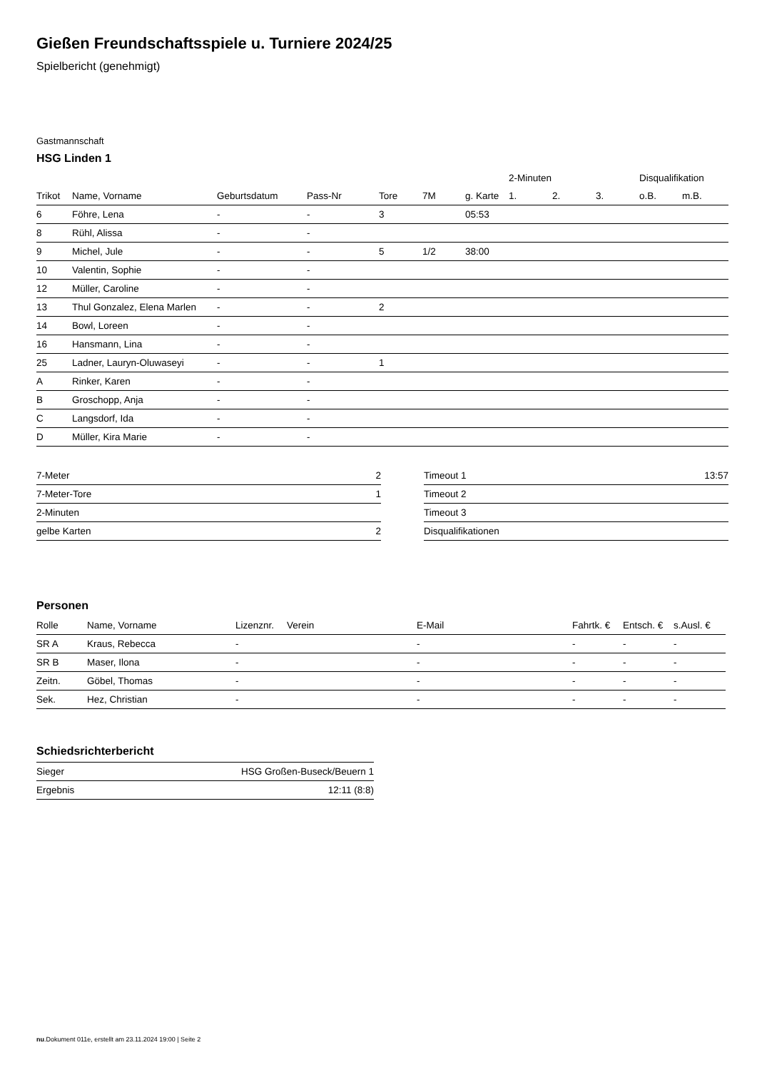Gießen Freundschaftsspiele u. Turniere 2024/25
Spielbericht (genehmigt)
Gastmannschaft
HSG Linden 1
| | | | | | | | 2-Minuten | | | Disqualifikation | |
| --- | --- | --- | --- | --- | --- | --- | --- | --- | --- | --- | --- |
| Trikot | Name, Vorname | Geburtsdatum | Pass-Nr | Tore | 7M | g. Karte | 1. | 2. | 3. | o.B. | m.B. |
| 6 | Föhre, Lena | - | - | 3 | | 05:53 | | | | | |
| 8 | Rühl, Alissa | - | - | | | | | | | | |
| 9 | Michel, Jule | - | - | 5 | 1/2 | 38:00 | | | | | |
| 10 | Valentin, Sophie | - | - | | | | | | | | |
| 12 | Müller, Caroline | - | - | | | | | | | | |
| 13 | Thul Gonzalez, Elena Marlen | - | - | 2 | | | | | | | |
| 14 | Bowl, Loreen | - | - | | | | | | | | |
| 16 | Hansmann, Lina | - | - | | | | | | | | |
| 25 | Ladner, Lauryn-Oluwaseyi | - | - | 1 | | | | | | | |
| A | Rinker, Karen | - | - | | | | | | | | |
| B | Groschopp, Anja | - | - | | | | | | | | |
| C | Langsdorf, Ida | - | - | | | | | | | | |
| D | Müller, Kira Marie | - | - | | | | | | | | |
| 7-Meter | 2 |
| 7-Meter-Tore | 1 |
| 2-Minuten | |
| gelbe Karten | 2 |
| Timeout 1 | 13:57 |
| Timeout 2 | |
| Timeout 3 | |
| Disqualifikationen | |
Personen
| Rolle | Name, Vorname | Lizenznr. | Verein | E-Mail | Fahrtk. € | Entsch. € | s.Ausl. € |
| --- | --- | --- | --- | --- | --- | --- | --- |
| SR A | Kraus, Rebecca | - | | - | - | - | - |
| SR B | Maser, Ilona | - | | - | - | - | - |
| Zeitn. | Göbel, Thomas | - | | - | - | - | - |
| Sek. | Hez, Christian | - | | - | - | - | - |
Schiedsrichterbericht
| Sieger | HSG Großen-Buseck/Beuern 1 |
| Ergebnis | 12:11 (8:8) |
nu.Dokument 011e, erstellt am 23.11.2024 19:00 | Seite 2